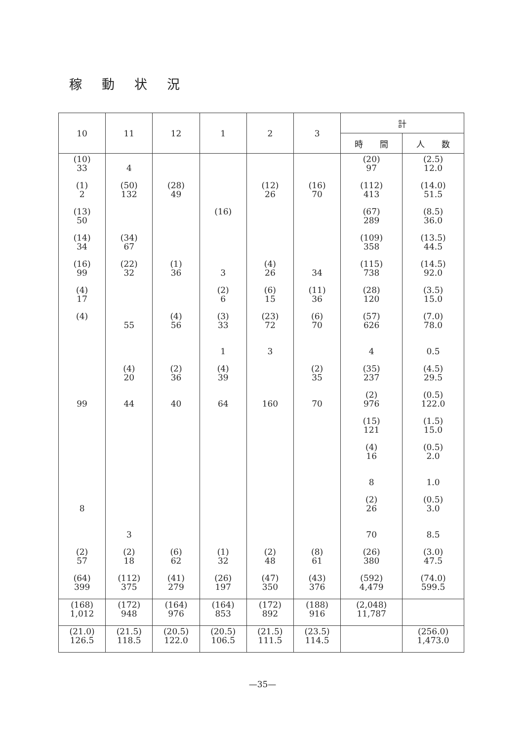稼動状況
| 10 | 11 | 12 | 1 | 2 | 3 | 計 | |
| --- | --- | --- | --- | --- | --- | --- | --- |
| | | | | | | 時 間 | 人 数 |
| (10) 33 | 4 | | | | | (20) 97 | (2.5) 12.0 |
| (1) 2 | (50) 132 | (28) 49 | | (12) 26 | (16) 70 | (112) 413 | (14.0) 51.5 |
| (13) 50 | | | (16) | | | (67) 289 | (8.5) 36.0 |
| (14) 34 | (34) 67 | | | | | (109) 358 | (13.5) 44.5 |
| (16) 99 | (22) 32 | (1) 36 | 3 | (4) 26 | 34 | (115) 738 | (14.5) 92.0 |
| (4) 17 | | | (2) 6 | (6) 15 | (11) 36 | (28) 120 | (3.5) 15.0 |
| (4) | 55 | (4) 56 | (3) 33 | (23) 72 | (6) 70 | (57) 626 | (7.0) 78.0 |
| | | | 1 | 3 | | 4 | 0.5 |
| | (4) 20 | (2) 36 | (4) 39 | | (2) 35 | (35) 237 | (4.5) 29.5 |
| 99 | 44 | 40 | 64 | 160 | 70 | (2) 976 | (0.5) 122.0 |
| | | | | | | (15) 121 | (1.5) 15.0 |
| | | | | | | (4) 16 | (0.5) 2.0 |
| | | | | | | 8 | 1.0 |
| 8 | | | | | | (2) 26 | (0.5) 3.0 |
| | 3 | | | | | 70 | 8.5 |
| (2) 57 | (2) 18 | (6) 62 | (1) 32 | (2) 48 | (8) 61 | (26) 380 | (3.0) 47.5 |
| (64) 399 | (112) 375 | (41) 279 | (26) 197 | (47) 350 | (43) 376 | (592) 4,479 | (74.0) 599.5 |
| (168) 1,012 | (172) 948 | (164) 976 | (164) 853 | (172) 892 | (188) 916 | (2,048) 11,787 | |
| (21.0) 126.5 | (21.5) 118.5 | (20.5) 122.0 | (20.5) 106.5 | (21.5) 111.5 | (23.5) 114.5 | | (256.0) 1,473.0 |
—35—